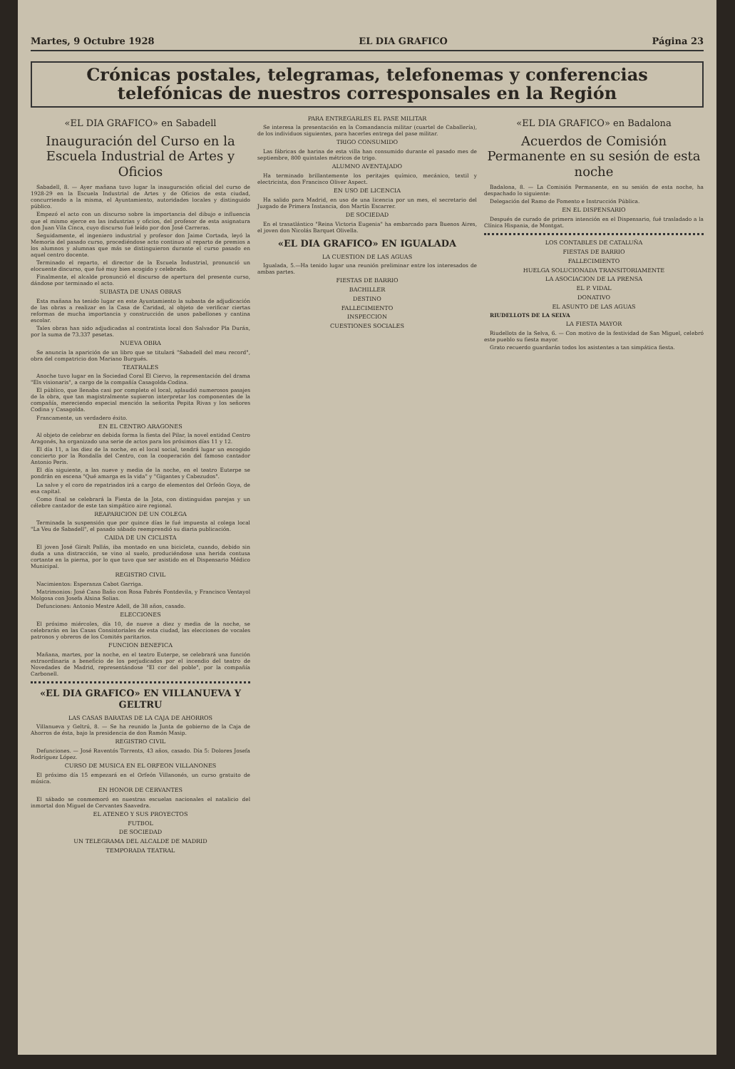Martes, 9 Octubre 1928 EL DIA GRAFICO Página 23
Crónicas postales, telegramas, telefonemas y conferencias telefónicas de nuestros corresponsales en la Región
«EL DIA GRAFICO» en Sabadell
Inauguración del Curso en la Escuela Industrial de Artes y Oficios
Sabadell, 8. — Ayer mañana tuvo lugar la inauguración oficial del curso de 1928-29 en la Escuela Industrial de Artes y de Oficios de esta ciudad, concurriendo a la misma, el Ayuntamiento, autoridades locales y distinguido público.
Empezó el acto con un discurso sobre la importancia del dibujo e influencia que el mismo ejerce en las industrias y oficios, del profesor de esta asignatura don Juan Vila Cinca, cuyo discurso fué leído por don José Carreras.
Seguidamente, el ingeniero industrial y profesor don Jaime Cortada, leyó la Memoria del pasado curso, procediéndose acto continuo al reparto de premios a los alumnos y alumnas que más se distinguieron durante el curso pasado en aquel centro docente.
Terminado el reparto, el director de la Escuela Industrial, pronunció un elocuente discurso, que fué muy bien acogido y celebrado.
Finalmente, el alcalde pronunció el discurso de apertura del presente curso, dándose por terminado el acto.
SUBASTA DE UNAS OBRAS
Esta mañana ha tenido lugar en este Ayuntamiento la subasta de adjudicación de las obras a realizar en la Casa de Caridad, al objeto de verificar ciertas reformas de mucha importancia y construcción de unos pabellones y cantina escolar.
Tales obras han sido adjudicadas al contratista local don Salvador Pla Durán, por la suma de 73.337 pesetas.
NUEVA OBRA
Se anuncia la aparición de un libro que se titulará "Sabadell del meu record", obra del compatricio don Mariano Burgués.
TEATRALES
Anoche tuvo lugar en la Sociedad Coral El Ciervo, la representación del drama "Els visionaris", a cargo de la compañía Casagolda-Codina.
El público, que llenaba casi por completo el local, aplaudió numerosos pasajes de la obra, que tan magistralmente supieron interpretar los componentes de la compañía, mereciendo especial mención la señorita Pepita Rivas y los señores Codina y Casagolda.
Francamente, un verdadero éxito.
EN EL CENTRO ARAGONES
Al objeto de celebrar en debida forma la fiesta del Pilar, la novel entidad Centro Aragonés, ha organizado una serie de actos para los próximos días 11 y 12.
El día 11, a las diez de la noche, en el local social, tendrá lugar un escogido concierto por la Rondalla del Centro, con la cooperación del famoso cantador Antonio Peris.
El día siguiente, a las nueve y media de la noche, en el teatro Euterpe se pondrán en escena "Qué amarga es la vida" y "Gigantes y Cabezudos".
La salve y el coro de repatriados irá a cargo de elementos del Orfeón Goya, de esa capital.
Como final se celebrará la Fiesta de la Jota, con distinguidas parejas y un célebre cantador de este tan simpático aire regional.
REAPARICION DE UN COLEGA
Terminada la suspensión que por quince días le fué impuesta al colega local "La Veu de Sabadell", el pasado sábado reemprendió su diaria publicación.
CAIDA DE UN CICLISTA
El joven José Giralt Pallás, iba montado en una bicicleta, cuando, debido sin duda a una distracción, se vino al suelo, produciéndose una herida contusa cortante en la pierna, por lo que tuvo que ser asistido en el Dispensario Médico Municipal.
REGISTRO CIVIL
Nacimientos: Esperanza Cabot Garriga.
Matrimonios: José Cano Baño con Rosa Fabrés Fontdevila, y Francisco Ventayol Molgosa con Josefa Alsina Solias.
Defunciones: Antonio Mestre Adell, de 38 años, casado.
ELECCIONES
El próximo miércoles, día 10, de nueve a diez y media de la noche, se celebrarán en las Casas Consistoriales de esta ciudad, las elecciones de vocales patronos y obreros de los Comités paritarios.
FUNCION BENEFICA
Mañana, martes, por la noche, en el teatro Euterpe, se celebrará una función extraordinaria a beneficio de los perjudicados por el incendio del teatro de Novedades de Madrid, representándose "El cor del poble", por la compañía Carbonell.
«EL DIA GRAFICO» EN VILLANUEVA Y GELTRU
LAS CASAS BARATAS DE LA CAJA DE AHORROS
Villanueva y Geltrú, 8. — Se ha reunido la Junta de gobierno de la Caja de Ahorros de ésta, bajo la presidencia de don Ramón Masip.
REGISTRO CIVIL
Defunciones. — José Raventós Torrents, 43 años, casado. Día 5: Dolores Josefa Rodríguez López.
CURSO DE MUSICA EN EL ORFEON VILLANONES
El próximo día 15 empezará en el Orfeón Villanonés, un curso gratuito de música.
EN HONOR DE CERVANTES
El sábado se conmemoró en nuestras escuelas nacionales el natalicio del inmortal don Miguel de Cervantes Saavedra.
EL ATENEO Y SUS PROYECTOS
FUTBOL
DE SOCIEDAD
UN TELEGRAMA DEL ALCALDE DE MADRID
TEMPORADA TEATRAL
PARA ENTREGARLES EL PASE MILITAR
Se interesa la presentación en la Comandancia militar (cuartel de Caballería), de los individuos siguientes, para hacerles entrega del pase militar.
TRIGO CONSUMIDO
Las fábricas de harina de esta villa han consumido durante el pasado mes de septiembre, 800 quintales métricos de trigo.
ALUMNO AVENTAJADO
Ha terminado brillantemente los peritajes químico, mecánico, textil y electricista, don Francisco Oliver Aspect.
EN USO DE LICENCIA
Ha salido para Madrid, en uso de una licencia por un mes, el secretario del Juzgado de Primera Instancia, don Martín Escarrer.
DE SOCIEDAD
En el trasatlántico "Reina Victoria Eugenia" ha embarcado para Buenos Aires, el joven don Nicolás Barquet Olivella.
«EL DIA GRAFICO» EN IGUALADA
LA CUESTION DE LAS AGUAS
Igualada, 5.—Ha tenido lugar una reunión preliminar entre los interesados de ambas partes.
FIESTAS DE BARRIO
BACHILLER
DESTINO
FALLECIMIENTO
INSPECCION
CUESTIONES SOCIALES
«EL DIA GRAFICO» en Badalona
Acuerdos de Comisión Permanente en su sesión de esta noche
Badalona, 8. — La Comisión Permanente, en su sesión de esta noche, ha despachado lo siguiente:
Delegación del Ramo de Fomento e Instrucción Pública.
EN EL DISPENSARIO
Después de curado de primera intención en el Dispensario, fué trasladado a la Clínica Hispania, de Montgat.
LOS CONTABLES DE CATALUÑA
FIESTAS DE BARRIO
FALLECIMIENTO
HUELGA SOLUCIONADA TRANSITORIAMENTE
LA ASOCIACION DE LA PRENSA
EL P. VIDAL
DONATIVO
EL ASUNTO DE LAS AGUAS
RIUDELLOTS DE LA SELVA
LA FIESTA MAYOR
Riudellots de la Selva, 6. — Con motivo de la festividad de San Miguel, celebró este pueblo su fiesta mayor.
Grato recuerdo guardarán todos los asistentes a tan simpática fiesta.